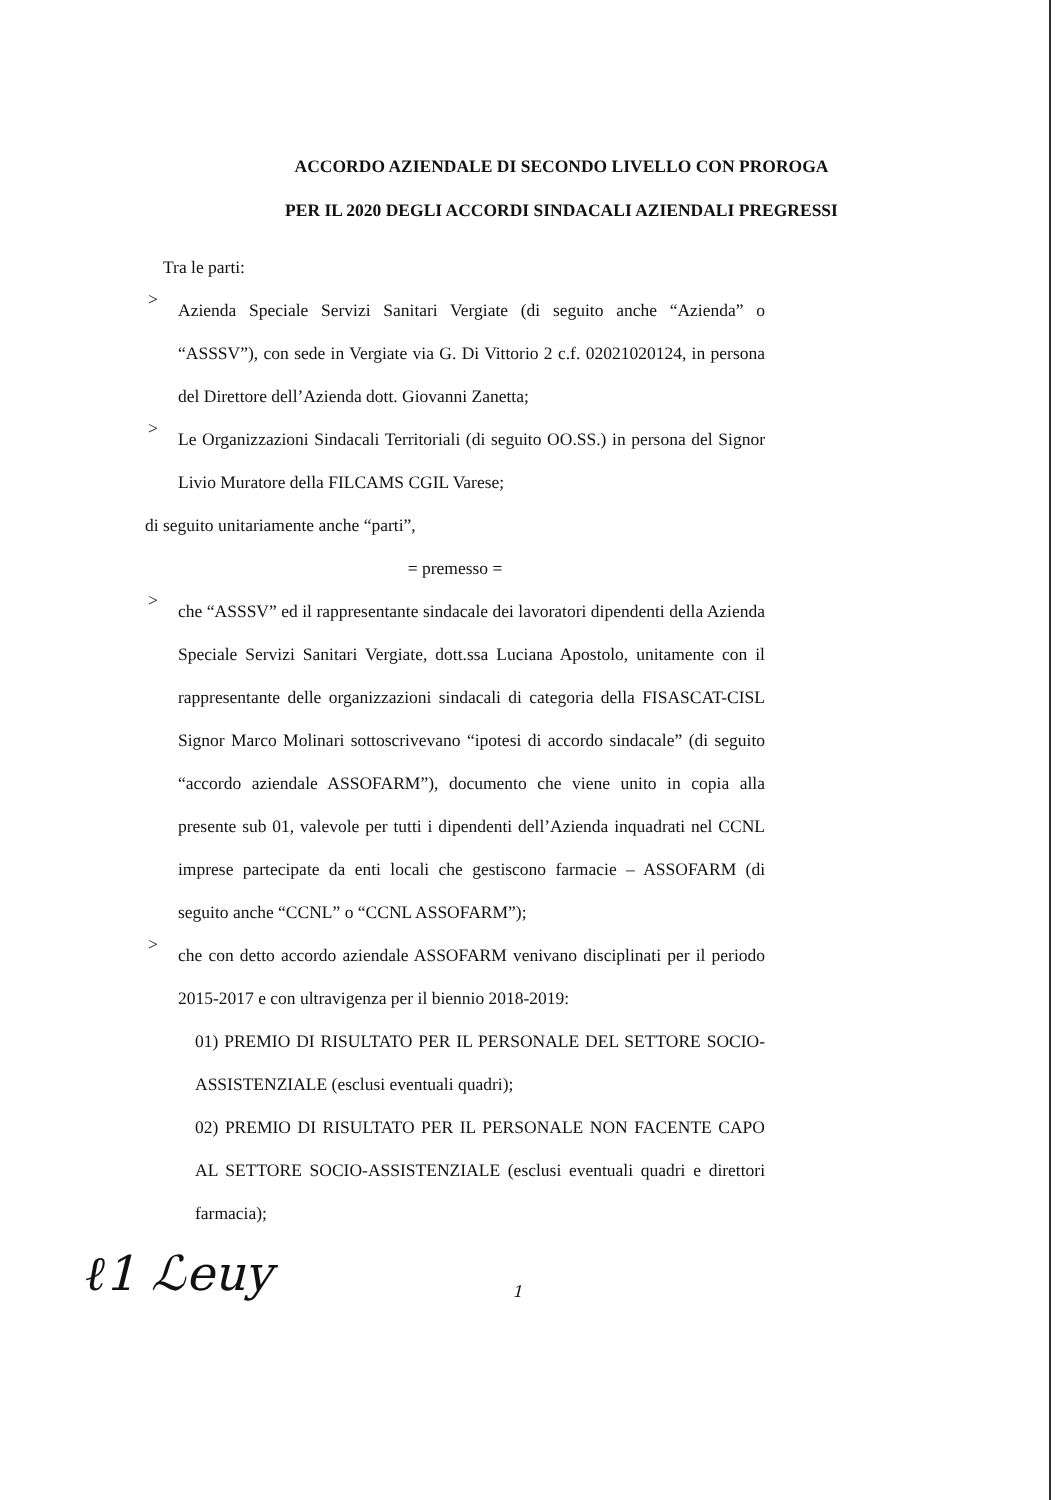ACCORDO AZIENDALE DI SECONDO LIVELLO CON PROROGA
PER IL 2020 DEGLI ACCORDI SINDACALI AZIENDALI PREGRESSI
Tra le parti:
>
Azienda Speciale Servizi Sanitari Vergiate (di seguito anche “Azienda” o “ASSSV”), con sede in Vergiate via G. Di Vittorio 2 c.f. 02021020124, in persona del Direttore dell’Azienda dott. Giovanni Zanetta;
>
Le Organizzazioni Sindacali Territoriali (di seguito OO.SS.) in persona del Signor Livio Muratore della FILCAMS CGIL Varese;
di seguito unitariamente anche “parti”,
= premesso =
>
che “ASSSV” ed il rappresentante sindacale dei lavoratori dipendenti della Azienda Speciale Servizi Sanitari Vergiate, dott.ssa Luciana Apostolo, unitamente con il rappresentante delle organizzazioni sindacali di categoria della FISASCAT-CISL Signor Marco Molinari sottoscrivevano “ipotesi di accordo sindacale” (di seguito “accordo aziendale ASSOFARM”), documento che viene unito in copia alla presente sub 01, valevole per tutti i dipendenti dell’Azienda inquadrati nel CCNL imprese partecipate da enti locali che gestiscono farmacie – ASSOFARM (di seguito anche “CCNL” o “CCNL ASSOFARM”);
>
che con detto accordo aziendale ASSOFARM venivano disciplinati per il periodo 2015-2017 e con ultravigenza per il biennio 2018-2019:
01) PREMIO DI RISULTATO PER IL PERSONALE DEL SETTORE SOCIO-ASSISTENZIALE (esclusi eventuali quadri);
02) PREMIO DI RISULTATO PER IL PERSONALE NON FACENTE CAPO AL SETTORE SOCIO-ASSISTENZIALE (esclusi eventuali quadri e direttori farmacia);
ℓ1 ℒeuy 1